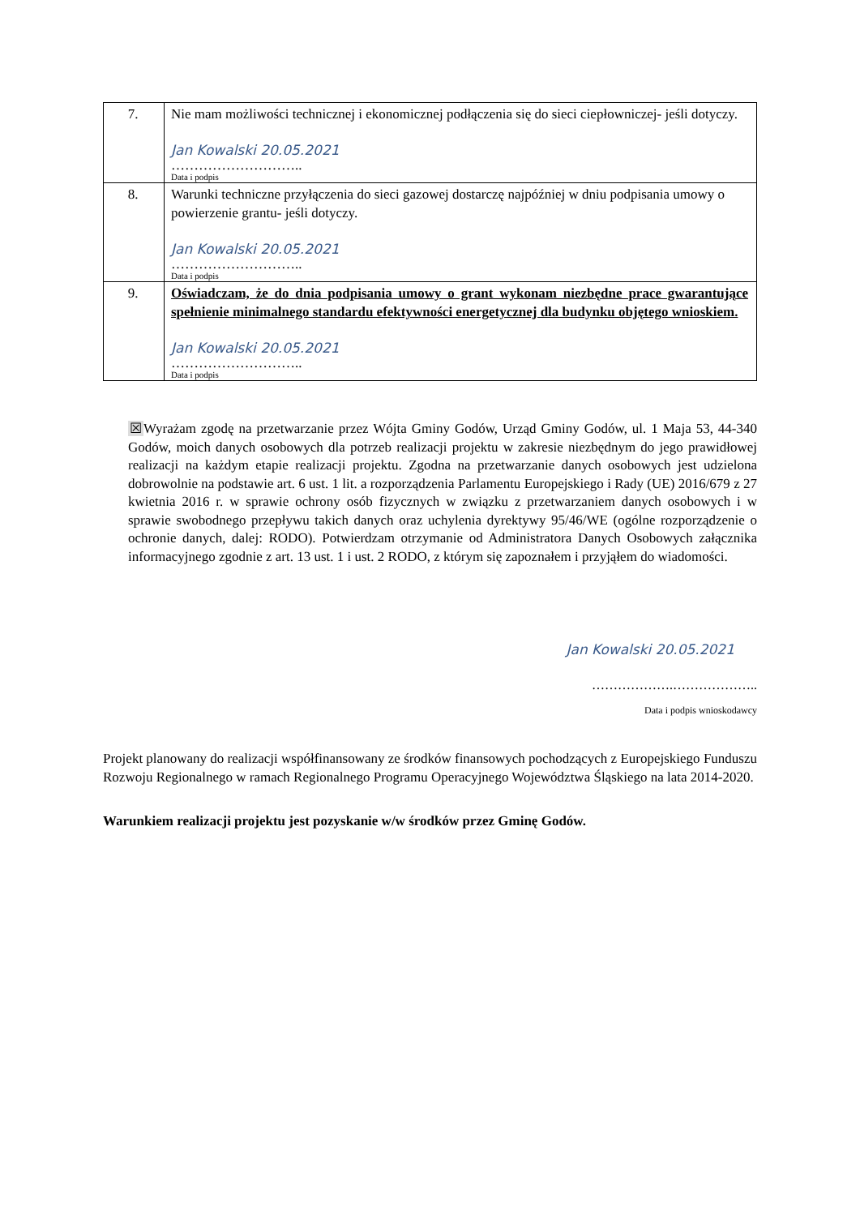| 7. | Nie mam możliwości technicznej i ekonomicznej podłączenia się do sieci ciepłowniczej- jeśli dotyczy. Jan Kowalski 20.05.2021 ……………………….. Data i podpis |
| 8. | Warunki techniczne przyłączenia do sieci gazowej dostarczę najpóźniej w dniu podpisania umowy o powierzenie grantu- jeśli dotyczy. Jan Kowalski 20.05.2021 ……………………….. Data i podpis |
| 9. | Oświadczam, że do dnia podpisania umowy o grant wykonam niezbędne prace gwarantujące spełnienie minimalnego standardu efektywności energetycznej dla budynku objętego wnioskiem. Jan Kowalski 20.05.2021 ……………………….. Data i podpis |
☒Wyrażam zgodę na przetwarzanie przez Wójta Gminy Godów, Urząd Gminy Godów, ul. 1 Maja 53, 44-340 Godów, moich danych osobowych dla potrzeb realizacji projektu w zakresie niezbędnym do jego prawidłowej realizacji na każdym etapie realizacji projektu. Zgodna na przetwarzanie danych osobowych jest udzielona dobrowolnie na podstawie art. 6 ust. 1 lit. a rozporządzenia Parlamentu Europejskiego i Rady (UE) 2016/679 z 27 kwietnia 2016 r. w sprawie ochrony osób fizycznych w związku z przetwarzaniem danych osobowych i w sprawie swobodnego przepływu takich danych oraz uchylenia dyrektywy 95/46/WE (ogólne rozporządzenie o ochronie danych, dalej: RODO). Potwierdzam otrzymanie od Administratora Danych Osobowych załącznika informacyjnego zgodnie z art. 13 ust. 1 i ust. 2 RODO, z którym się zapoznałem i przyjąłem do wiadomości.
Jan Kowalski 20.05.2021
……………….………………..
Data i podpis wnioskodawcy
Projekt planowany do realizacji współfinansowany ze środków finansowych pochodzących z Europejskiego Funduszu Rozwoju Regionalnego w ramach Regionalnego Programu Operacyjnego Województwa Śląskiego na lata 2014-2020.
Warunkiem realizacji projektu jest pozyskanie w/w środków przez Gminę Godów.